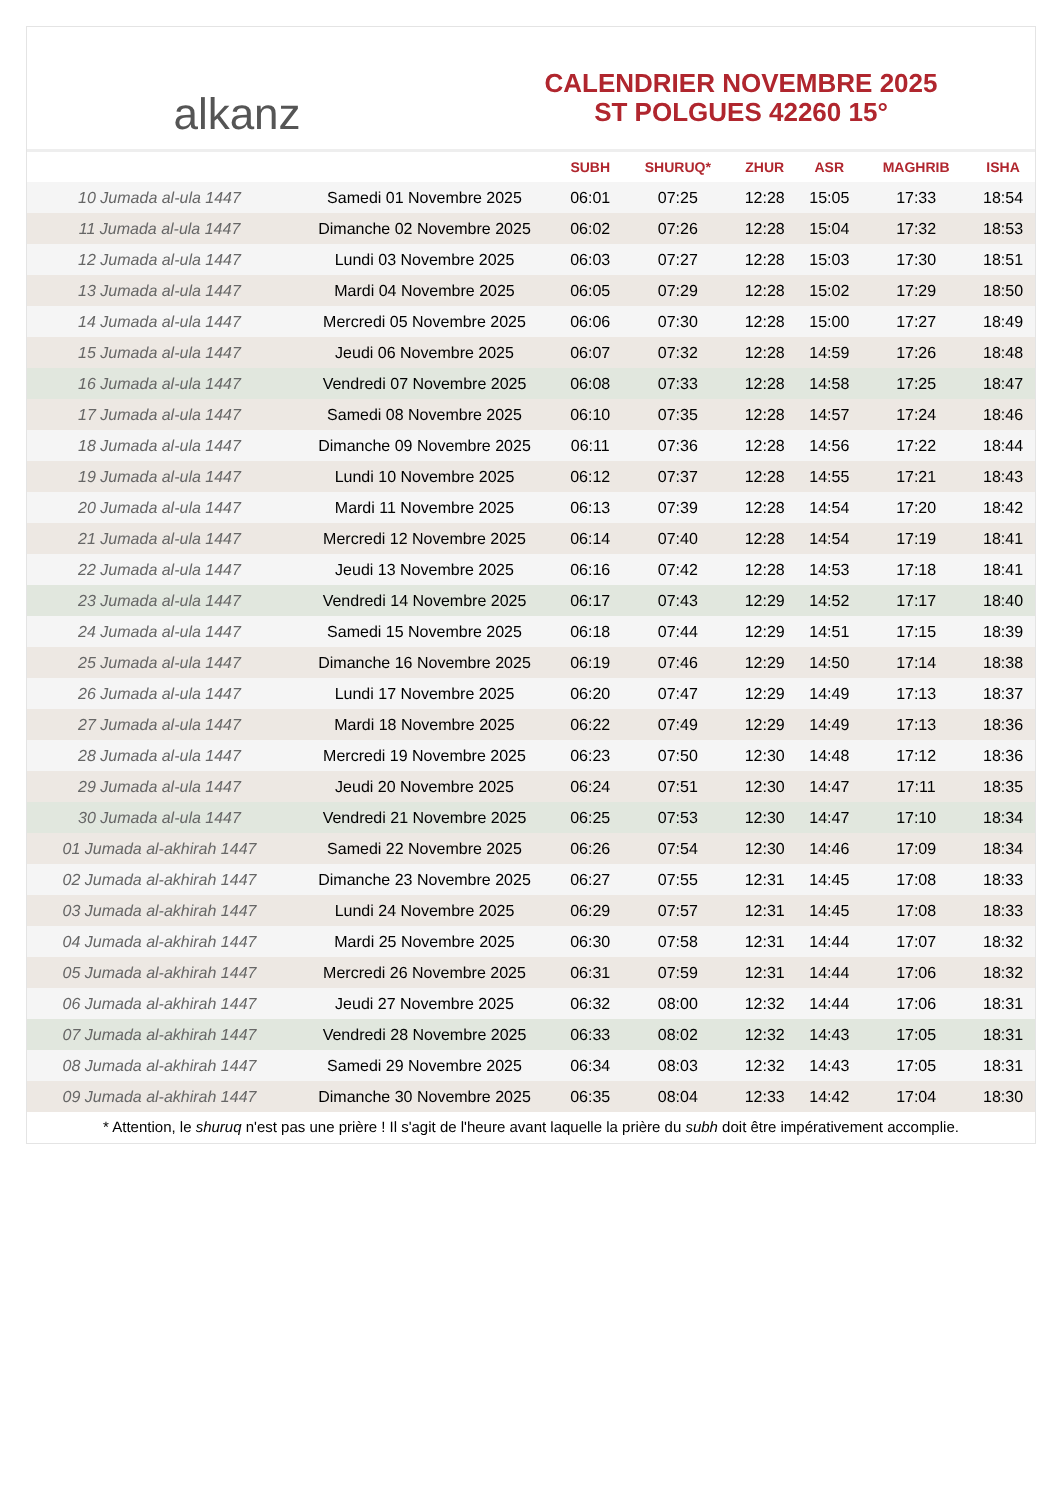alkanz
CALENDRIER NOVEMBRE 2025
ST POLGUES 42260 15°
| | | SUBH | SHURUQ* | ZHUR | ASR | MAGHRIB | ISHA |
| --- | --- | --- | --- | --- | --- | --- | --- |
| 10 Jumada al-ula 1447 | Samedi 01 Novembre 2025 | 06:01 | 07:25 | 12:28 | 15:05 | 17:33 | 18:54 |
| 11 Jumada al-ula 1447 | Dimanche 02 Novembre 2025 | 06:02 | 07:26 | 12:28 | 15:04 | 17:32 | 18:53 |
| 12 Jumada al-ula 1447 | Lundi 03 Novembre 2025 | 06:03 | 07:27 | 12:28 | 15:03 | 17:30 | 18:51 |
| 13 Jumada al-ula 1447 | Mardi 04 Novembre 2025 | 06:05 | 07:29 | 12:28 | 15:02 | 17:29 | 18:50 |
| 14 Jumada al-ula 1447 | Mercredi 05 Novembre 2025 | 06:06 | 07:30 | 12:28 | 15:00 | 17:27 | 18:49 |
| 15 Jumada al-ula 1447 | Jeudi 06 Novembre 2025 | 06:07 | 07:32 | 12:28 | 14:59 | 17:26 | 18:48 |
| 16 Jumada al-ula 1447 | Vendredi 07 Novembre 2025 | 06:08 | 07:33 | 12:28 | 14:58 | 17:25 | 18:47 |
| 17 Jumada al-ula 1447 | Samedi 08 Novembre 2025 | 06:10 | 07:35 | 12:28 | 14:57 | 17:24 | 18:46 |
| 18 Jumada al-ula 1447 | Dimanche 09 Novembre 2025 | 06:11 | 07:36 | 12:28 | 14:56 | 17:22 | 18:44 |
| 19 Jumada al-ula 1447 | Lundi 10 Novembre 2025 | 06:12 | 07:37 | 12:28 | 14:55 | 17:21 | 18:43 |
| 20 Jumada al-ula 1447 | Mardi 11 Novembre 2025 | 06:13 | 07:39 | 12:28 | 14:54 | 17:20 | 18:42 |
| 21 Jumada al-ula 1447 | Mercredi 12 Novembre 2025 | 06:14 | 07:40 | 12:28 | 14:54 | 17:19 | 18:41 |
| 22 Jumada al-ula 1447 | Jeudi 13 Novembre 2025 | 06:16 | 07:42 | 12:28 | 14:53 | 17:18 | 18:41 |
| 23 Jumada al-ula 1447 | Vendredi 14 Novembre 2025 | 06:17 | 07:43 | 12:29 | 14:52 | 17:17 | 18:40 |
| 24 Jumada al-ula 1447 | Samedi 15 Novembre 2025 | 06:18 | 07:44 | 12:29 | 14:51 | 17:15 | 18:39 |
| 25 Jumada al-ula 1447 | Dimanche 16 Novembre 2025 | 06:19 | 07:46 | 12:29 | 14:50 | 17:14 | 18:38 |
| 26 Jumada al-ula 1447 | Lundi 17 Novembre 2025 | 06:20 | 07:47 | 12:29 | 14:49 | 17:13 | 18:37 |
| 27 Jumada al-ula 1447 | Mardi 18 Novembre 2025 | 06:22 | 07:49 | 12:29 | 14:49 | 17:13 | 18:36 |
| 28 Jumada al-ula 1447 | Mercredi 19 Novembre 2025 | 06:23 | 07:50 | 12:30 | 14:48 | 17:12 | 18:36 |
| 29 Jumada al-ula 1447 | Jeudi 20 Novembre 2025 | 06:24 | 07:51 | 12:30 | 14:47 | 17:11 | 18:35 |
| 30 Jumada al-ula 1447 | Vendredi 21 Novembre 2025 | 06:25 | 07:53 | 12:30 | 14:47 | 17:10 | 18:34 |
| 01 Jumada al-akhirah 1447 | Samedi 22 Novembre 2025 | 06:26 | 07:54 | 12:30 | 14:46 | 17:09 | 18:34 |
| 02 Jumada al-akhirah 1447 | Dimanche 23 Novembre 2025 | 06:27 | 07:55 | 12:31 | 14:45 | 17:08 | 18:33 |
| 03 Jumada al-akhirah 1447 | Lundi 24 Novembre 2025 | 06:29 | 07:57 | 12:31 | 14:45 | 17:08 | 18:33 |
| 04 Jumada al-akhirah 1447 | Mardi 25 Novembre 2025 | 06:30 | 07:58 | 12:31 | 14:44 | 17:07 | 18:32 |
| 05 Jumada al-akhirah 1447 | Mercredi 26 Novembre 2025 | 06:31 | 07:59 | 12:31 | 14:44 | 17:06 | 18:32 |
| 06 Jumada al-akhirah 1447 | Jeudi 27 Novembre 2025 | 06:32 | 08:00 | 12:32 | 14:44 | 17:06 | 18:31 |
| 07 Jumada al-akhirah 1447 | Vendredi 28 Novembre 2025 | 06:33 | 08:02 | 12:32 | 14:43 | 17:05 | 18:31 |
| 08 Jumada al-akhirah 1447 | Samedi 29 Novembre 2025 | 06:34 | 08:03 | 12:32 | 14:43 | 17:05 | 18:31 |
| 09 Jumada al-akhirah 1447 | Dimanche 30 Novembre 2025 | 06:35 | 08:04 | 12:33 | 14:42 | 17:04 | 18:30 |
* Attention, le shuruq n'est pas une prière ! Il s'agit de l'heure avant laquelle la prière du subh doit être impérativement accomplie.